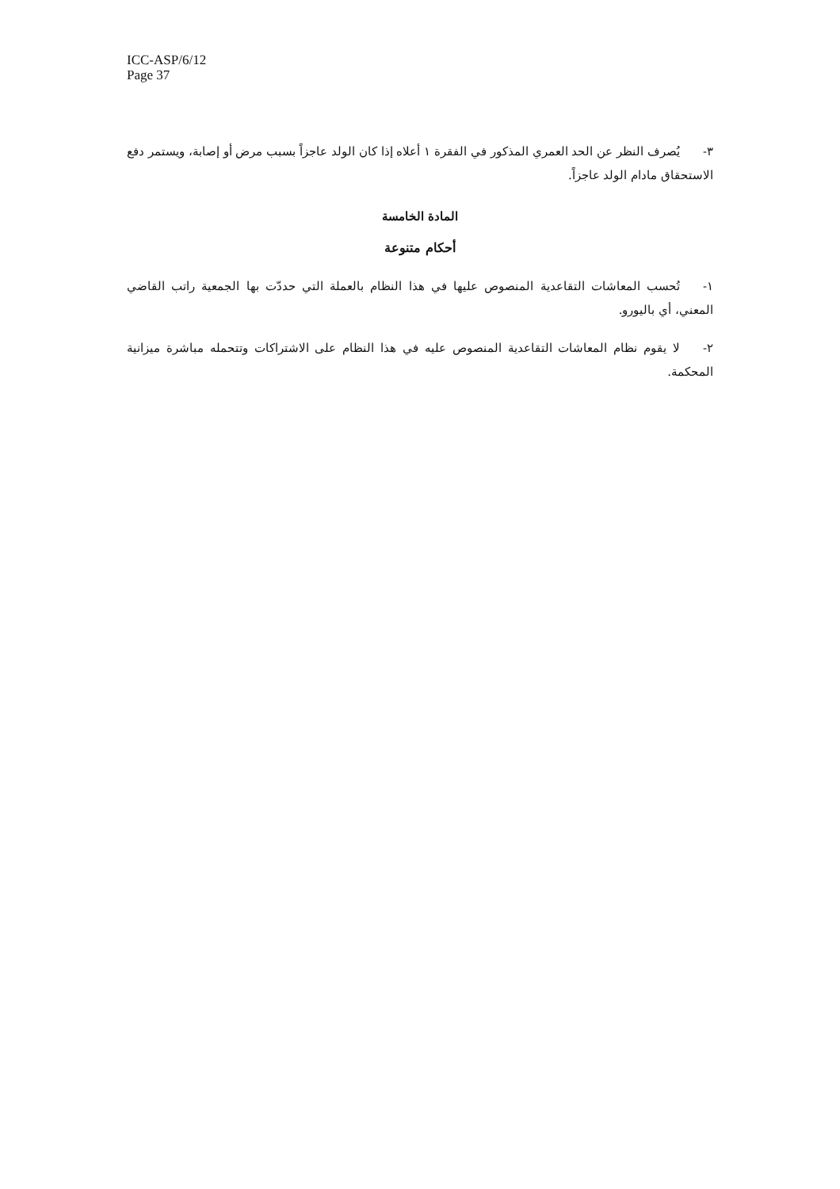ICC-ASP/6/12
Page 37
٣- يُصرف النظر عن الحد العمري المذكور في الفقرة ١ أعلاه إذا كان الولد عاجزاً بسبب مرض أو إصابة، ويستمر دفع الاستحقاق مادام الولد عاجزاً.
المادة الخامسة
أحكام متنوعة
١- تُحسب المعاشات التقاعدية المنصوص عليها في هذا النظام بالعملة التي حددّت بها الجمعية راتب القاضي المعني، أي باليورو.
٢- لا يقوم نظام المعاشات التقاعدية المنصوص عليه في هذا النظام على الاشتراكات وتتحمله مباشرة ميزانية المحكمة.